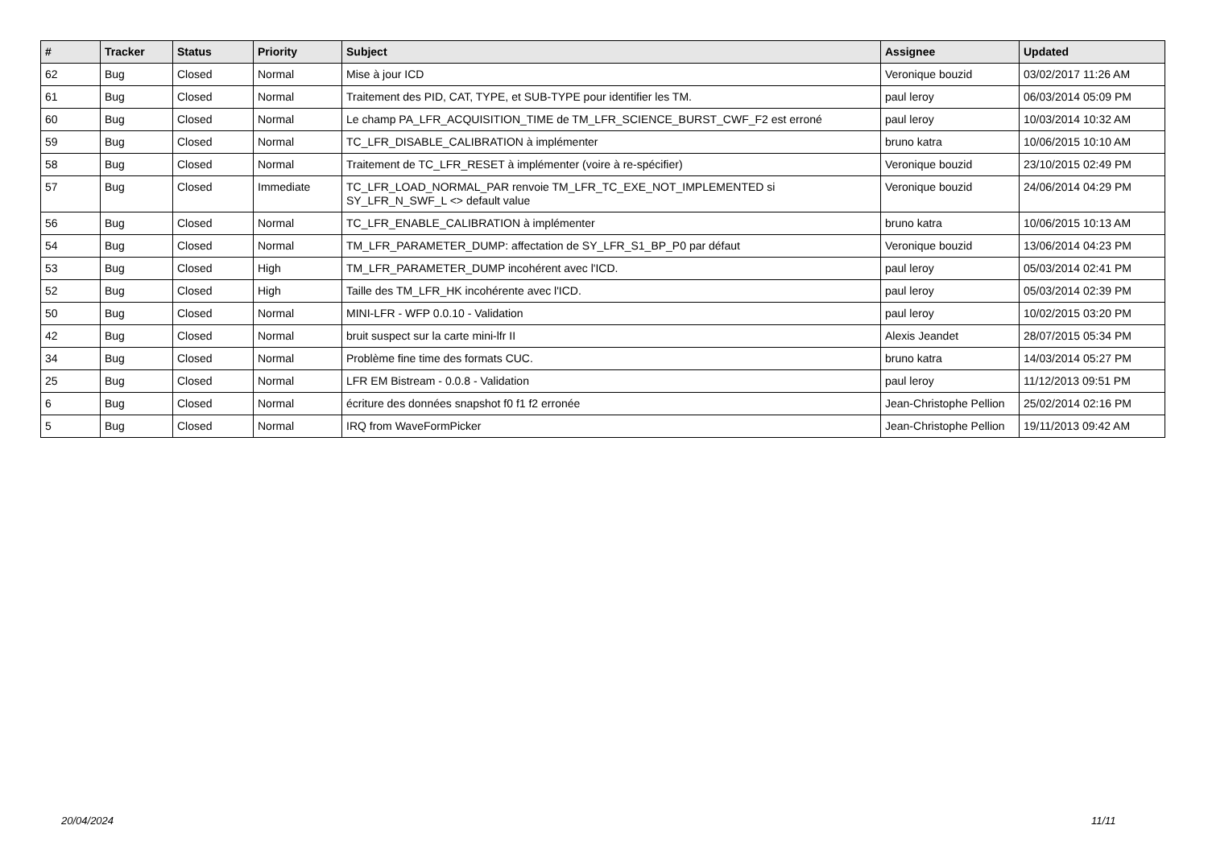| # | Tracker | Status | Priority | Subject | Assignee | Updated |
| --- | --- | --- | --- | --- | --- | --- |
| 62 | Bug | Closed | Normal | Mise à jour ICD | Veronique bouzid | 03/02/2017 11:26 AM |
| 61 | Bug | Closed | Normal | Traitement des PID, CAT, TYPE, et SUB-TYPE pour identifier les TM. | paul leroy | 06/03/2014 05:09 PM |
| 60 | Bug | Closed | Normal | Le champ PA_LFR_ACQUISITION_TIME de TM_LFR_SCIENCE_BURST_CWF_F2 est erroné | paul leroy | 10/03/2014 10:32 AM |
| 59 | Bug | Closed | Normal | TC_LFR_DISABLE_CALIBRATION à implémenter | bruno katra | 10/06/2015 10:10 AM |
| 58 | Bug | Closed | Normal | Traitement de TC_LFR_RESET à implémenter (voire à re-spécifier) | Veronique bouzid | 23/10/2015 02:49 PM |
| 57 | Bug | Closed | Immediate | TC_LFR_LOAD_NORMAL_PAR renvoie TM_LFR_TC_EXE_NOT_IMPLEMENTED si SY_LFR_N_SWF_L <> default value | Veronique bouzid | 24/06/2014 04:29 PM |
| 56 | Bug | Closed | Normal | TC_LFR_ENABLE_CALIBRATION à implémenter | bruno katra | 10/06/2015 10:13 AM |
| 54 | Bug | Closed | Normal | TM_LFR_PARAMETER_DUMP: affectation de SY_LFR_S1_BP_P0 par défaut | Veronique bouzid | 13/06/2014 04:23 PM |
| 53 | Bug | Closed | High | TM_LFR_PARAMETER_DUMP incohérent avec l'ICD. | paul leroy | 05/03/2014 02:41 PM |
| 52 | Bug | Closed | High | Taille des TM_LFR_HK incohérente avec l'ICD. | paul leroy | 05/03/2014 02:39 PM |
| 50 | Bug | Closed | Normal | MINI-LFR - WFP 0.0.10 - Validation | paul leroy | 10/02/2015 03:20 PM |
| 42 | Bug | Closed | Normal | bruit suspect sur la carte mini-lfr II | Alexis Jeandet | 28/07/2015 05:34 PM |
| 34 | Bug | Closed | Normal | Problème fine time des formats CUC. | bruno katra | 14/03/2014 05:27 PM |
| 25 | Bug | Closed | Normal | LFR EM Bistream - 0.0.8 - Validation | paul leroy | 11/12/2013 09:51 PM |
| 6 | Bug | Closed | Normal | écriture des données snapshot f0 f1 f2 erronée | Jean-Christophe Pellion | 25/02/2014 02:16 PM |
| 5 | Bug | Closed | Normal | IRQ from WaveFormPicker | Jean-Christophe Pellion | 19/11/2013 09:42 AM |
20/04/2024 11/11